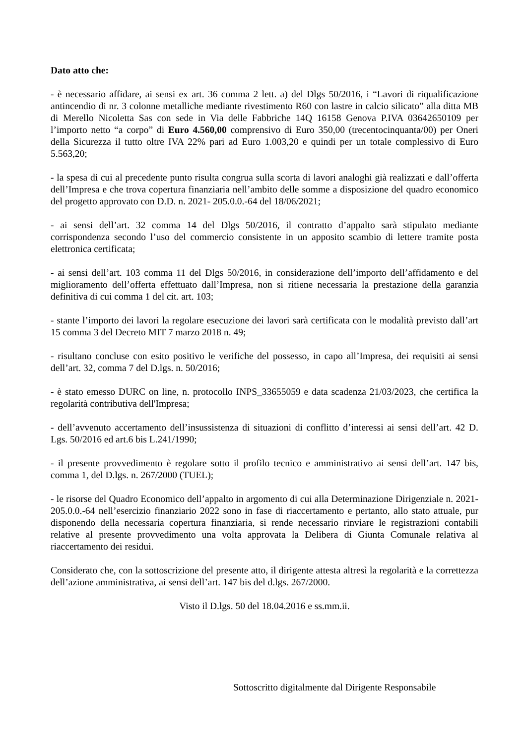Dato atto che:
- è necessario affidare, ai sensi ex art. 36 comma 2 lett. a) del Dlgs 50/2016, i “Lavori di riqualificazione antincendio di nr. 3 colonne metalliche mediante rivestimento R60 con lastre in calcio silicato” alla ditta MB di Merello Nicoletta Sas con sede in Via delle Fabbriche 14Q 16158 Genova P.IVA 03642650109 per l’importo netto “a corpo” di Euro 4.560,00 comprensivo di Euro 350,00 (trecentocinquanta/00) per Oneri della Sicurezza il tutto oltre IVA 22% pari ad Euro 1.003,20 e quindi per un totale complessivo di Euro 5.563,20;
- la spesa di cui al precedente punto risulta congrua sulla scorta di lavori analoghi già realizzati e dall’offerta dell’Impresa e che trova copertura finanziaria nell’ambito delle somme a disposizione del quadro economico del progetto approvato con D.D. n. 2021- 205.0.0.-64 del 18/06/2021;
- ai sensi dell’art. 32 comma 14 del Dlgs 50/2016, il contratto d’appalto sarà stipulato mediante corrispondenza secondo l’uso del commercio consistente in un apposito scambio di lettere tramite posta elettronica certificata;
- ai sensi dell’art. 103 comma 11 del Dlgs 50/2016, in considerazione dell’importo dell’affidamento e del miglioramento dell’offerta effettuato dall’Impresa, non si ritiene necessaria la prestazione della garanzia definitiva di cui comma 1 del cit. art. 103;
- stante l’importo dei lavori la regolare esecuzione dei lavori sarà certificata con le modalità previsto dall’art 15 comma 3 del Decreto MIT 7 marzo 2018 n. 49;
- risultano concluse con esito positivo le verifiche del possesso, in capo all’Impresa, dei requisiti ai sensi dell’art. 32, comma 7 del D.lgs. n. 50/2016;
- è stato emesso DURC on line, n. protocollo INPS_33655059 e data scadenza 21/03/2023, che certifica la regolarità contributiva dell'Impresa;
- dell’avvenuto accertamento dell’insussistenza di situazioni di conflitto d’interessi ai sensi dell’art. 42 D. Lgs. 50/2016 ed art.6 bis L.241/1990;
- il presente provvedimento è regolare sotto il profilo tecnico e amministrativo ai sensi dell’art. 147 bis, comma 1, del D.lgs. n. 267/2000 (TUEL);
- le risorse del Quadro Economico dell’appalto in argomento di cui alla Determinazione Dirigenziale n. 2021- 205.0.0.-64 nell’esercizio finanziario 2022 sono in fase di riaccertamento e pertanto, allo stato attuale, pur disponendo della necessaria copertura finanziaria, si rende necessario rinviare le registrazioni contabili relative al presente provvedimento una volta approvata la Delibera di Giunta Comunale relativa al riaccertamento dei residui.
Considerato che, con la sottoscrizione del presente atto, il dirigente attesta altresì la regolarità e la correttezza dell’azione amministrativa, ai sensi dell’art. 147 bis del d.lgs. 267/2000.
Visto il D.lgs. 50 del 18.04.2016 e ss.mm.ii.
Sottoscritto digitalmente dal Dirigente Responsabile